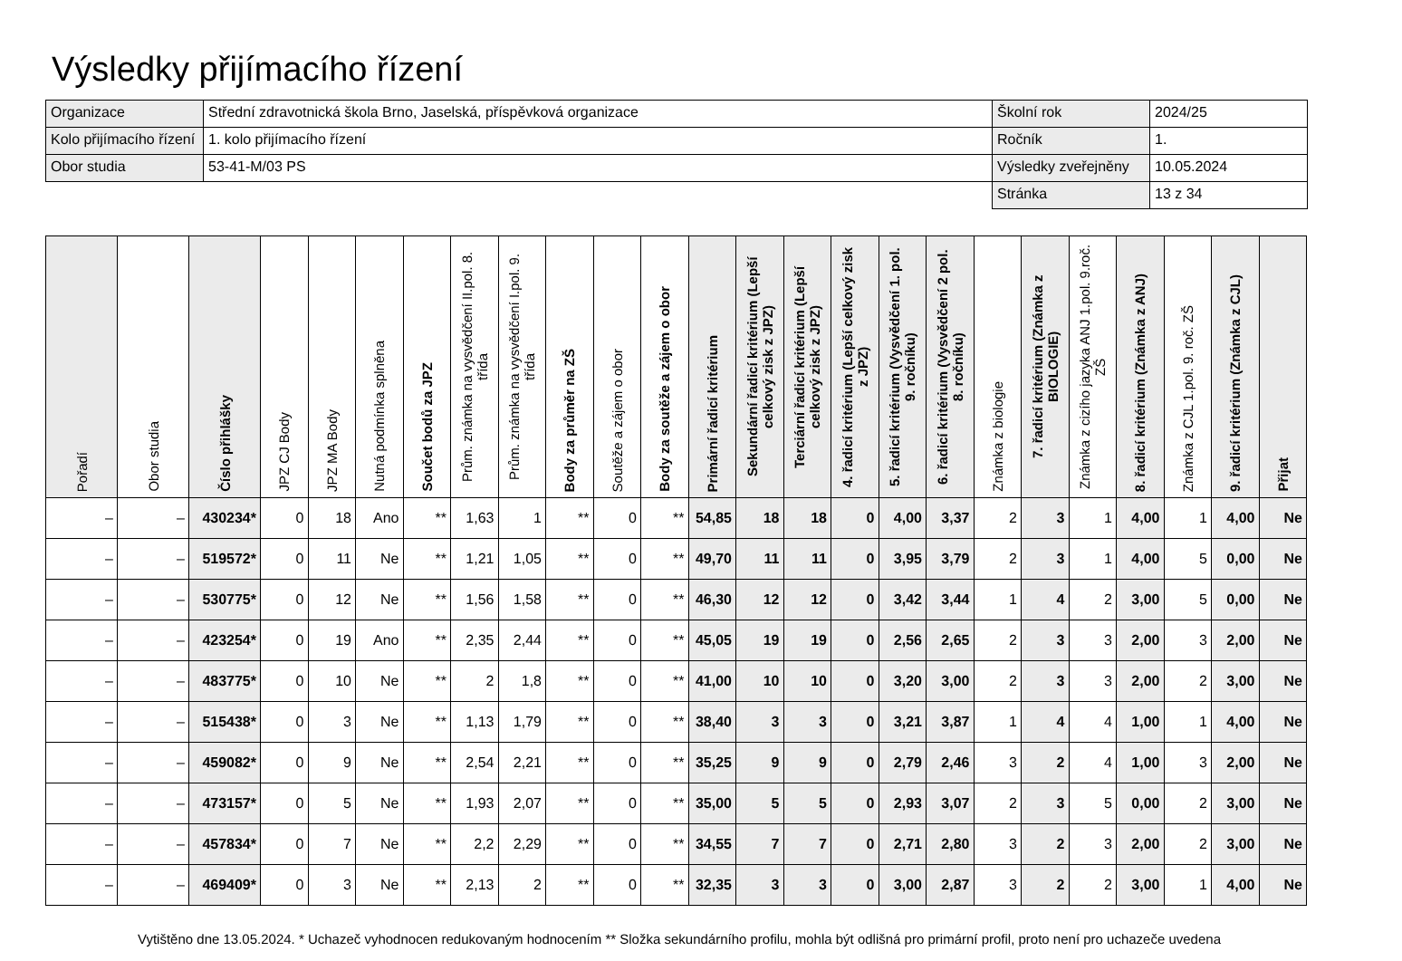Výsledky přijímacího řízení
| Organizace | Střední zdravotnická škola Brno, Jaselská, příspěvková organizace | Školní rok | 2024/25 |
| Kolo přijímacího řízení | 1. kolo přijímacího řízení | Ročník | 1. |
| Obor studia | 53-41-M/03 PS | Výsledky zveřejněny | 10.05.2024 |
| | | Stránka | 13 z 34 |
| Pořadí | Obor studia | Číslo přihlášky | JPZ CJ Body | JPZ MA Body | Nutná podmínka splněna | Součet bodů za JPZ | Prům. známka na vysvědčení II.pol. 8. třída | Prům. známka na vysvědčení I.pol. 9. třída | Body za průměr na ZŠ | Soutěže a zájem o obor | Body za soutěže a zájem o obor | Primární řadicí kritérium | Sekundární řadicí kritérium (Lepší celkový zisk z JPZ) | Terciární řadicí kritérium (Lepší celkový zisk z JPZ) | 4. řadicí kritérium (Lepší celkový zisk z JPZ) | 5. řadicí kritérium (Vysvědčení 1. pol. 9. ročníku) | 6. řadicí kritérium (Vysvědčení 2 pol. 8. ročníku) | Známka z biologie | 7. řadicí kritérium (Známka z BIOLOGIE) | Známka z cizího jazyka ANJ 1.pol. 9.roč. ZŠ | 8. řadicí kritérium (Známka z ANJ) | Známka z CJL 1.pol. 9. roč. ZŠ | 9. řadicí kritérium (Známka z CJL) | Přijat |
| --- | --- | --- | --- | --- | --- | --- | --- | --- | --- | --- | --- | --- | --- | --- | --- | --- | --- | --- | --- | --- | --- | --- | --- | --- |
| – | – | 430234* | 0 | 18 | Ano | ** | 1,63 | 1 | ** | 0 | ** | 54,85 | 18 | 18 | 0 | 4,00 | 3,37 | 2 | 3 | 1 | 4,00 | 1 | 4,00 | Ne |
| – | – | 519572* | 0 | 11 | Ne | ** | 1,21 | 1,05 | ** | 0 | ** | 49,70 | 11 | 11 | 0 | 3,95 | 3,79 | 2 | 3 | 1 | 4,00 | 5 | 0,00 | Ne |
| – | – | 530775* | 0 | 12 | Ne | ** | 1,56 | 1,58 | ** | 0 | ** | 46,30 | 12 | 12 | 0 | 3,42 | 3,44 | 1 | 4 | 2 | 3,00 | 5 | 0,00 | Ne |
| – | – | 423254* | 0 | 19 | Ano | ** | 2,35 | 2,44 | ** | 0 | ** | 45,05 | 19 | 19 | 0 | 2,56 | 2,65 | 2 | 3 | 3 | 2,00 | 3 | 2,00 | Ne |
| – | – | 483775* | 0 | 10 | Ne | ** | 2 | 1,8 | ** | 0 | ** | 41,00 | 10 | 10 | 0 | 3,20 | 3,00 | 2 | 3 | 3 | 2,00 | 2 | 3,00 | Ne |
| – | – | 515438* | 0 | 3 | Ne | ** | 1,13 | 1,79 | ** | 0 | ** | 38,40 | 3 | 3 | 0 | 3,21 | 3,87 | 1 | 4 | 4 | 1,00 | 1 | 4,00 | Ne |
| – | – | 459082* | 0 | 9 | Ne | ** | 2,54 | 2,21 | ** | 0 | ** | 35,25 | 9 | 9 | 0 | 2,79 | 2,46 | 3 | 2 | 4 | 1,00 | 3 | 2,00 | Ne |
| – | – | 473157* | 0 | 5 | Ne | ** | 1,93 | 2,07 | ** | 0 | ** | 35,00 | 5 | 5 | 0 | 2,93 | 3,07 | 2 | 3 | 5 | 0,00 | 2 | 3,00 | Ne |
| – | – | 457834* | 0 | 7 | Ne | ** | 2,2 | 2,29 | ** | 0 | ** | 34,55 | 7 | 7 | 0 | 2,71 | 2,80 | 3 | 2 | 3 | 2,00 | 2 | 3,00 | Ne |
| – | – | 469409* | 0 | 3 | Ne | ** | 2,13 | 2 | ** | 0 | ** | 32,35 | 3 | 3 | 0 | 3,00 | 2,87 | 3 | 2 | 2 | 3,00 | 1 | 4,00 | Ne |
Vytištěno dne 13.05.2024. * Uchazeč vyhodnocen redukovaným hodnocením ** Složka sekundárního profilu, mohla být odlišná pro primární profil, proto není pro uchazeče uvedena